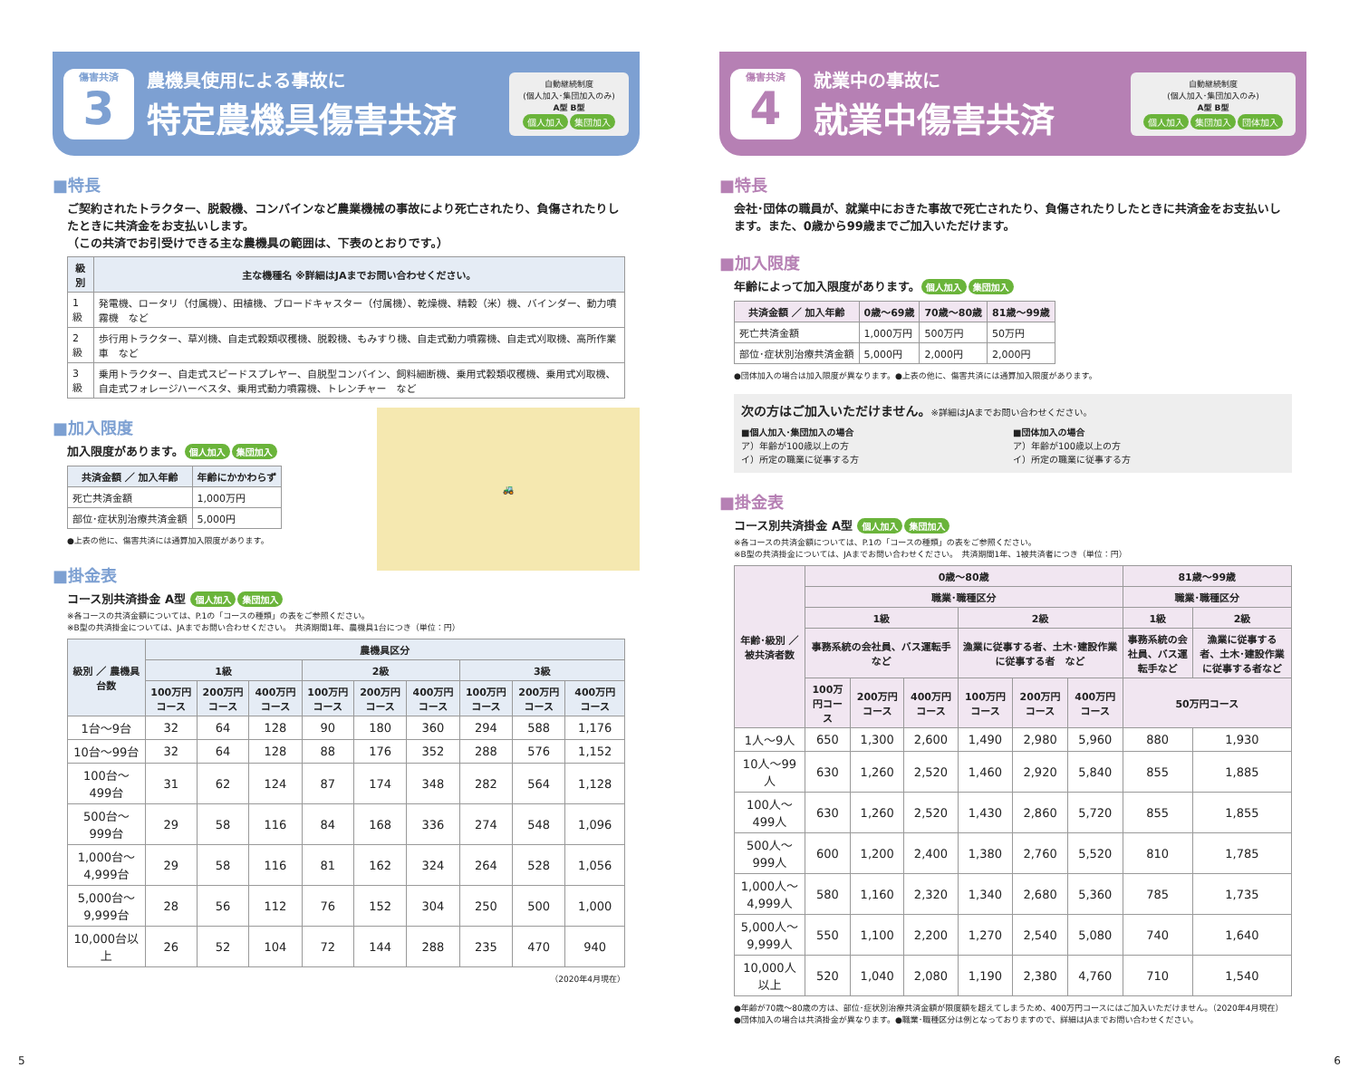傷害共済
3
農機具使用による事故に
特定農機具傷害共済
自動継続制度
(個人加入･集団加入のみ)
A型 B型
個人加入 集団加入
■特長
ご契約されたトラクター、脱穀機、コンバインなど農業機械の事故により死亡されたり、負傷されたりしたときに共済金をお支払いします。
（この共済でお引受けできる主な農機具の範囲は、下表のとおりです。）
| 級別 | 主な機種名 ※詳細はJAまでお問い合わせください。 |
| --- | --- |
| 1級 | 発電機、ロータリ（付属機）、田植機、ブロードキャスター（付属機）、乾燥機、精穀（米）機、バインダー、動力噴霧機 など |
| 2級 | 歩行用トラクター、草刈機、自走式穀類収穫機、脱穀機、もみすり機、自走式動力噴霧機、自走式刈取機、高所作業車 など |
| 3級 | 乗用トラクター、自走式スピードスプレヤー、自脱型コンバイン、飼料細断機、乗用式穀類収穫機、乗用式刈取機、自走式フォレージハーベスタ、乗用式動力噴霧機、トレンチャー など |
🚜
■加入限度
加入限度があります。 個人加入 集団加入
| 共済金額 ／ 加入年齢 | 年齢にかかわらず |
| --- | --- |
| 死亡共済金額 | 1,000万円 |
| 部位･症状別治療共済金額 | 5,000円 |
●上表の他に、傷害共済には通算加入限度があります。
■掛金表
コース別共済掛金 A型 個人加入 集団加入
※各コースの共済金額については、P.1の「コースの種類」の表をご参照ください。
※B型の共済掛金については、JAまでお問い合わせください。　共済期間1年、農機具1台につき（単位：円）
| 級別 ／ 農機具台数 | 農機具区分 | | | | | | | | |
| --- | --- | --- | --- | --- | --- | --- | --- | --- | --- |
| | 1級 | | | 2級 | | | 3級 | | |
| | 100万円コース | 200万円コース | 400万円コース | 100万円コース | 200万円コース | 400万円コース | 100万円コース | 200万円コース | 400万円コース |
| 1台～9台 | 32 | 64 | 128 | 90 | 180 | 360 | 294 | 588 | 1,176 |
| 10台～99台 | 32 | 64 | 128 | 88 | 176 | 352 | 288 | 576 | 1,152 |
| 100台～499台 | 31 | 62 | 124 | 87 | 174 | 348 | 282 | 564 | 1,128 |
| 500台～999台 | 29 | 58 | 116 | 84 | 168 | 336 | 274 | 548 | 1,096 |
| 1,000台～4,999台 | 29 | 58 | 116 | 81 | 162 | 324 | 264 | 528 | 1,056 |
| 5,000台～9,999台 | 28 | 56 | 112 | 76 | 152 | 304 | 250 | 500 | 1,000 |
| 10,000台以上 | 26 | 52 | 104 | 72 | 144 | 288 | 235 | 470 | 940 |
（2020年4月現在）
傷害共済
4
就業中の事故に
就業中傷害共済
自動継続制度
(個人加入･集団加入のみ)
A型 B型
個人加入 集団加入 団体加入
■特長
会社･団体の職員が、就業中におきた事故で死亡されたり、負傷されたりしたときに共済金をお支払いします。また、0歳から99歳までご加入いただけます。
■加入限度
年齢によって加入限度があります。 個人加入 集団加入
| 共済金額 ／ 加入年齢 | 0歳～69歳 | 70歳～80歳 | 81歳～99歳 |
| --- | --- | --- | --- |
| 死亡共済金額 | 1,000万円 | 500万円 | 50万円 |
| 部位･症状別治療共済金額 | 5,000円 | 2,000円 | 2,000円 |
●団体加入の場合は加入限度が異なります。●上表の他に、傷害共済には通算加入限度があります。
次の方はご加入いただけません。※詳細はJAまでお問い合わせください。
■個人加入･集団加入の場合
ア）年齢が100歳以上の方
イ）所定の職業に従事する方
■団体加入の場合
ア）年齢が100歳以上の方
イ）所定の職業に従事する方
■掛金表
コース別共済掛金 A型 個人加入 集団加入
※各コースの共済金額については、P.1の「コースの種類」の表をご参照ください。
※B型の共済掛金については、JAまでお問い合わせください。　共済期間1年、1被共済者につき（単位：円）
| 年齢･級別 ／ 被共済者数 | 0歳～80歳 | | | | | | 81歳～99歳 | |
| --- | --- | --- | --- | --- | --- | --- | --- | --- |
| | 職業･職種区分 | | | | | | 職業･職種区分 | |
| | 1級 | | | 2級 | | | 1級 | 2級 |
| | 事務系統の会社員、バス運転手 など | | | 漁業に従事する者、土木･建設作業に従事する者 など | | | 事務系統の会社員、バス運転手など | 漁業に従事する者、土木･建設作業に従事する者など |
| | 100万円コース | 200万円コース | 400万円コース | 100万円コース | 200万円コース | 400万円コース | 50万円コース | |
| 1人～9人 | 650 | 1,300 | 2,600 | 1,490 | 2,980 | 5,960 | 880 | 1,930 |
| 10人～99人 | 630 | 1,260 | 2,520 | 1,460 | 2,920 | 5,840 | 855 | 1,885 |
| 100人～499人 | 630 | 1,260 | 2,520 | 1,430 | 2,860 | 5,720 | 855 | 1,855 |
| 500人～999人 | 600 | 1,200 | 2,400 | 1,380 | 2,760 | 5,520 | 810 | 1,785 |
| 1,000人～4,999人 | 580 | 1,160 | 2,320 | 1,340 | 2,680 | 5,360 | 785 | 1,735 |
| 5,000人～9,999人 | 550 | 1,100 | 2,200 | 1,270 | 2,540 | 5,080 | 740 | 1,640 |
| 10,000人以上 | 520 | 1,040 | 2,080 | 1,190 | 2,380 | 4,760 | 710 | 1,540 |
●年齢が70歳～80歳の方は、部位･症状別治療共済金額が限度額を超えてしまうため、400万円コースにはご加入いただけません。（2020年4月現在）
●団体加入の場合は共済掛金が異なります。●職業･職種区分は例となっておりますので、詳細はJAまでお問い合わせください。
5 6